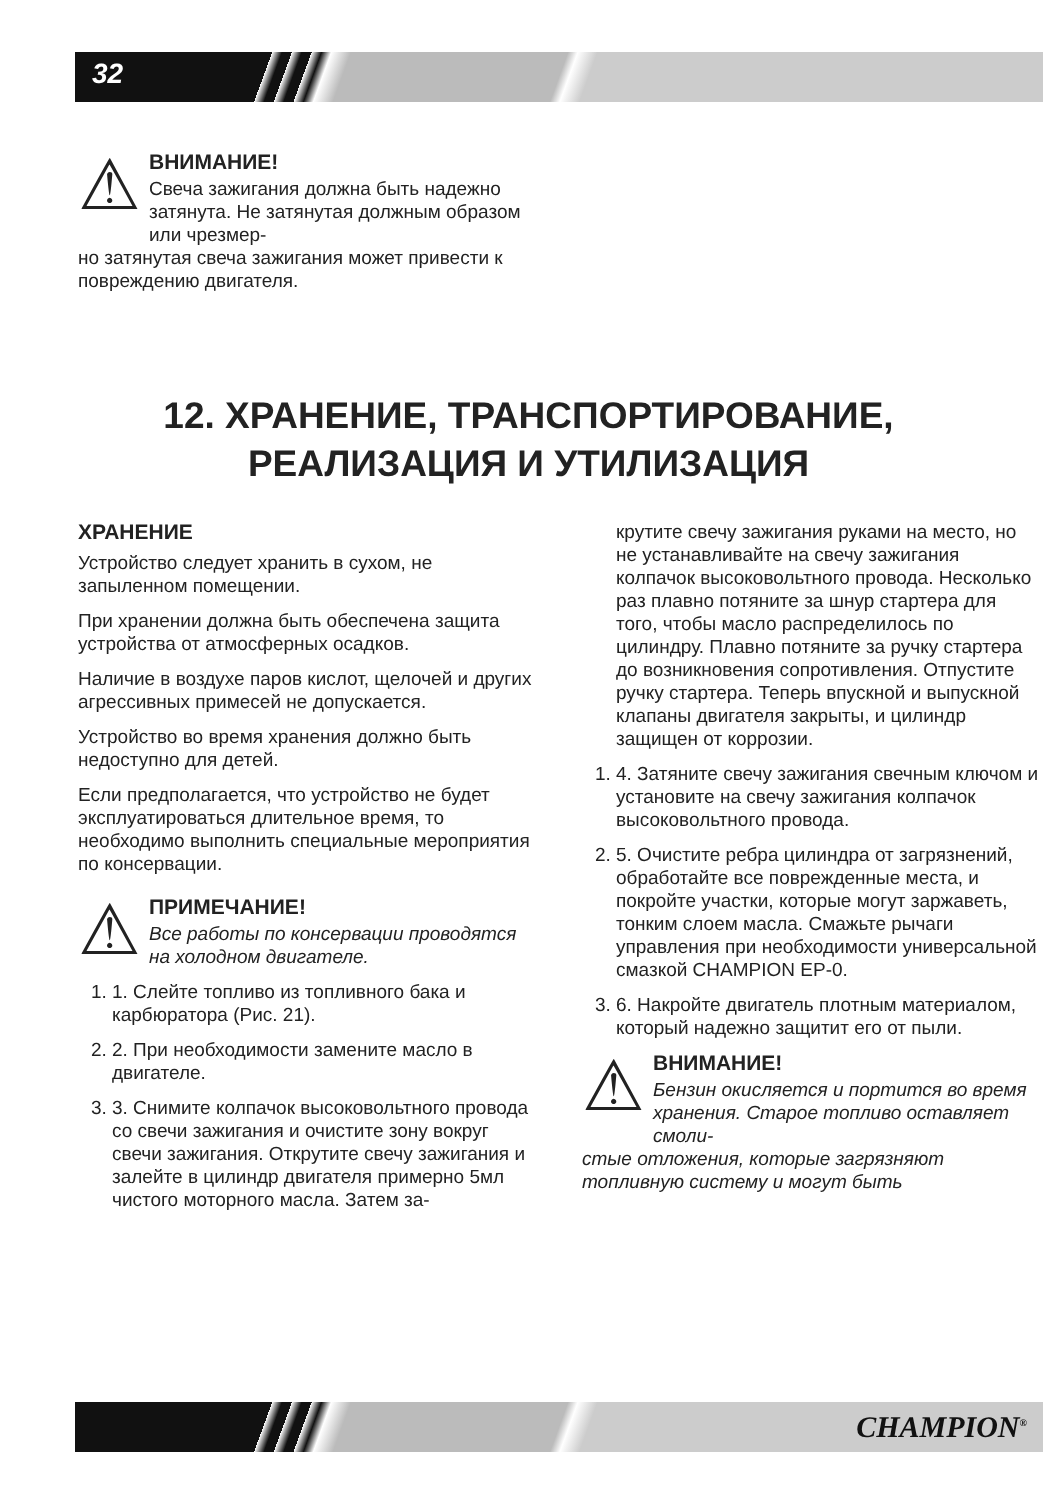32
⚠
ВНИМАНИЕ!
Свеча зажигания должна быть надежно затянута. Не затянутая должным образом или чрезмер-
но затянутая свеча зажигания может привести к повреждению двигателя.
12. ХРАНЕНИЕ, ТРАНСПОРТИРОВАНИЕ,
РЕАЛИЗАЦИЯ И УТИЛИЗАЦИЯ
ХРАНЕНИЕ
Устройство следует хранить в сухом, не запыленном помещении.
При хранении должна быть обеспечена защита устройства от атмосферных осадков.
Наличие в воздухе паров кислот, щелочей и других агрессивных примесей не допускается.
Устройство во время хранения должно быть недоступно для детей.
Если предполагается, что устройство не будет эксплуатироваться длительное время, то необходимо выполнить специальные мероприятия по консервации.
⚠
ПРИМЕЧАНИЕ!
Все работы по консервации проводятся на холодном двигателе.
1. 1. Слейте топливо из топливного бака и карбюратора (Рис. 21).
2. 2. При необходимости замените масло в двигателе.
3. 3. Снимите колпачок высоковольтного провода со свечи зажигания и очистите зону вокруг свечи зажигания. Открутите свечу зажигания и залейте в цилиндр двигателя примерно 5мл чистого моторного масла. Затем за-
крутите свечу зажигания руками на место, но не устанавливайте на свечу зажигания колпачок высоковольтного провода. Несколько раз плавно потяните за шнур стартера для того, чтобы масло распределилось по цилиндру. Плавно потяните за ручку стартера до возникновения сопротивления. Отпустите ручку стартера. Теперь впускной и выпускной клапаны двигателя закрыты, и цилиндр защищен от коррозии.
1. 4. Затяните свечу зажигания свечным ключом и установите на свечу зажигания колпачок высоковольтного провода.
2. 5. Очистите ребра цилиндра от загрязнений, обработайте все поврежденные места, и покройте участки, которые могут заржаветь, тонким слоем масла. Смажьте рычаги управления при необходимости универсальной смазкой CHAMPION EP-0.
3. 6. Накройте двигатель плотным материалом, который надежно защитит его от пыли.
⚠
ВНИМАНИЕ!
Бензин окисляется и портится во время хранения. Старое топливо оставляет смоли-
стые отложения, которые загрязняют топливную систему и могут быть
CHAMPION<sup>®</sup>